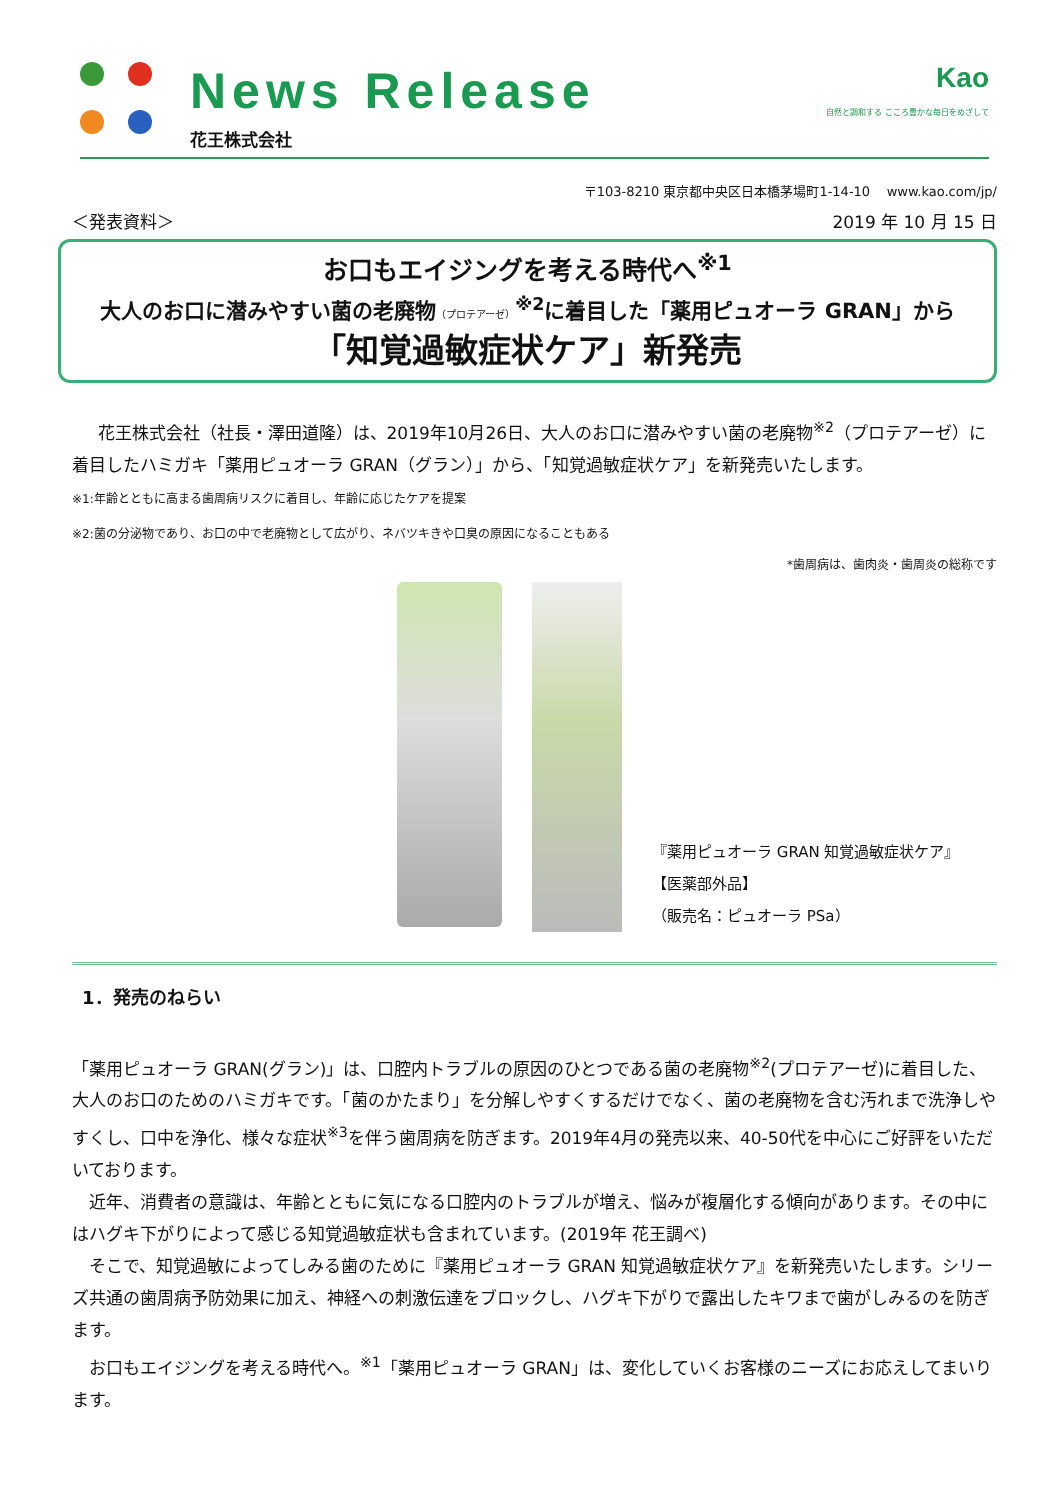News Release
花王株式会社
Kao
自然と調和する こころ豊かな毎日をめざして
〒103-8210 東京都中央区日本橋茅場町1-14-10 www.kao.com/jp/
＜発表資料＞ 2019 年 10 月 15 日
お口もエイジングを考える時代へ<sup>※1</sup>
大人のお口に潜みやすい菌の老廃物（プロテアーゼ）<sup>※2</sup>に着目した「薬用ピュオーラ GRAN」から
「知覚過敏症状ケア」新発売
花王株式会社（社長・澤田道隆）は、2019年10月26日、大人のお口に潜みやすい菌の老廃物<sup>※2</sup>（プロテアーゼ）に着目したハミガキ「薬用ピュオーラ GRAN（グラン）」から、「知覚過敏症状ケア」を新発売いたします。
※1:年齢とともに高まる歯周病リスクに着目し、年齢に応じたケアを提案
※2:菌の分泌物であり、お口の中で老廃物として広がり、ネバツキきや口臭の原因になることもある
*歯周病は、歯肉炎・歯周炎の総称です
『薬用ピュオーラ GRAN 知覚過敏症状ケア』
【医薬部外品】
（販売名：ピュオーラ PSa）
1．発売のねらい
「薬用ピュオーラ GRAN(グラン)」は、口腔内トラブルの原因のひとつである菌の老廃物<sup>※2</sup>(プロテアーゼ)に着目した、大人のお口のためのハミガキです。「菌のかたまり」を分解しやすくするだけでなく、菌の老廃物を含む汚れまで洗浄しやすくし、口中を浄化、様々な症状<sup>※3</sup>を伴う歯周病を防ぎます。2019年4月の発売以来、40-50代を中心にご好評をいただいております。
　近年、消費者の意識は、年齢とともに気になる口腔内のトラブルが増え、悩みが複層化する傾向があります。その中にはハグキ下がりによって感じる知覚過敏症状も含まれています。(2019年 花王調べ)
　そこで、知覚過敏によってしみる歯のために『薬用ピュオーラ GRAN 知覚過敏症状ケア』を新発売いたします。シリーズ共通の歯周病予防効果に加え、神経への刺激伝達をブロックし、ハグキ下がりで露出したキワまで歯がしみるのを防ぎます。
　お口もエイジングを考える時代へ。<sup>※1</sup>「薬用ピュオーラ GRAN」は、変化していくお客様のニーズにお応えしてまいります。